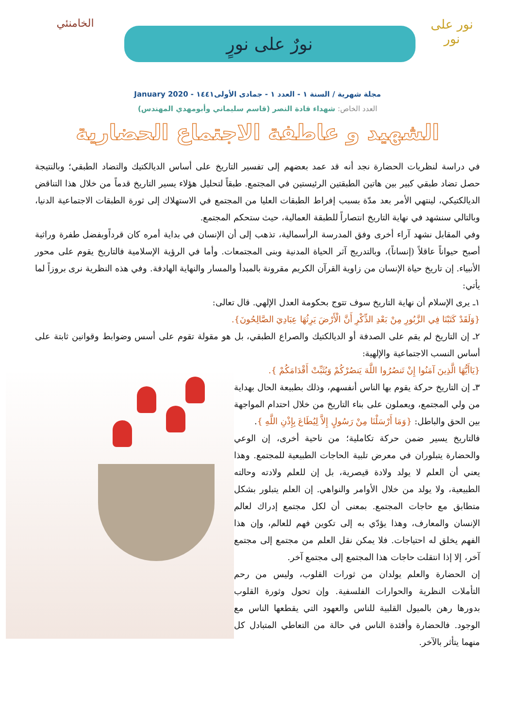نور على نور
نورٌ على نورٍ
الخامنئي
مجلة شهرية / السنة ١ - العدد ١ - جمادى الأولى١٤٤١ - January 2020
العدد الخاص: شهداء قادة النصر (قاسم سليماني وأبومهدي المهندس)
الشهيد و عاطفة الاجتماع الحضارية
في دراسة لنظريات الحضارة نجد أنه قد عمد بعضهم إلى تفسير التاريخ على أساس الديالكتيك والتضاد الطبقي؛ وبالنتيجة حصل تضاد طبقي كبير بين هاتين الطبقتين الرئيستين في المجتمع. طبقاً لتحليل هؤلاء يسير التاريخ قدماً من خلال هذا التناقض الديالكتيكي، لينتهي الأمر بعد مدّة بسبب إفراط الطبقات العليا من المجتمع في الاستهلاك إلى ثورة الطبقات الاجتماعية الدنيا، وبالتالي سنشهد في نهاية التاريخ انتصاراً للطبقة العمالية، حيث ستحكم المجتمع.
وفي المقابل نشهد آراء أخرى وفق المدرسة الرأسمالية، تذهب إلى أن الإنسان في بداية أمره كان قرداًوبفضل طفرة وراثية أصبح حيواناً عاقلاً (إنساناً)، وبالتدريج آثر الحياة المدنية وبنى المجتمعات. وأما في الرؤية الإسلامية فالتاريخ يقوم على محور الأنبياء. إن تاريخ حياة الإنسان من زاوية القرآن الكريم مقرونة بالمبدأ والمسار والنهاية الهادفة. وفي هذه النظرية نرى بروزاً لما يأتي:
١ـ يرى الإسلام أن نهاية التاريخ سوف تتوج بحكومة العدل الإلهي. قال تعالى:
{وَلَقَدْ كَتَبْنَا فِي الزَّبُورِ مِنْ بَعْدِ الذِّكْرِ أَنَّ الْأَرْضَ يَرِثُهَا عِبَادِيَ الصَّالِحُونَ}.
٢ـ إن التاريخ لم يقم على الصدفة أو الديالكتيك والصراع الطبقي، بل هو مقولة تقوم على أسس وضوابط وقوانين ثابتة على أساس النسب الاجتماعية والإلهية:
{يَاأَيُّهَا الَّذِينَ آمَنُوا إِنْ تَنصُرُوا اللَّهَ يَنصُرْكُمْ وَيُثَبِّتْ أَقْدَامَكُمْ }.
٣ـ إن التاريخ حركة يقوم بها الناس أنفسهم، وذلك بطبيعة الحال بهداية من ولي المجتمع، ويعملون على بناء التاريخ من خلال احتدام المواجهة بين الحق والباطل: {وَمَا أَرْسَلْنَا مِنْ رَسُولٍ إِلاَّ لِيُطَاعَ بِإِذْنِ اللَّهِ }.
فالتاريخ يسير ضمن حركة تكاملية؛ من ناحية أخرى، إن الوعي والحضارة يتبلوران في معرض تلبية الحاجات الطبيعية للمجتمع. وهذا يعني أن العلم لا يولد ولادة قيصرية، بل إن للعلم ولادته وحالته الطبيعية، ولا يولد من خلال الأوامر والنواهي. إن العلم يتبلور بشكل متطابق مع حاجات المجتمع. بمعنى أن لكل مجتمع إدراك لعالم الإنسان والمعارف، وهذا يؤدّي به إلى تكوين فهم للعالم، وإن هذا الفهم يخلق له احتياجات. فلا يمكن نقل العلم من مجتمع إلى مجتمع آخر، إلا إذا انتقلت حاجات هذا المجتمع إلى مجتمع آخر.
إن الحضارة والعلم يولدان من ثورات القلوب، وليس من رحم التأملات النظرية والحوارات الفلسفية. وإن تحول وثورة القلوب بدورها رهن بالميول القلبية للناس والعهود التي يقطعها الناس مع الوجود. فالحضارة وأفئدة الناس في حالة من التعاطي المتبادل كل منهما يتأثر بالآخر.